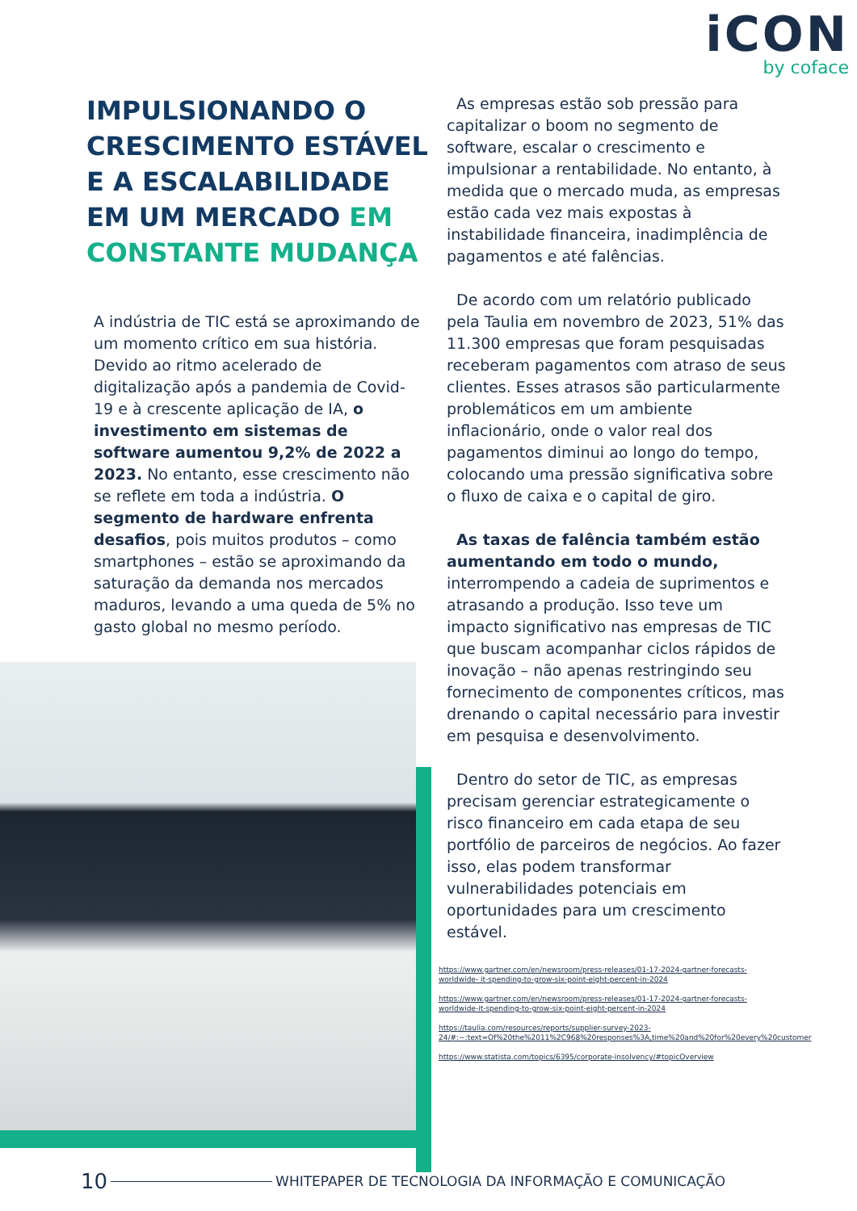iCON
by coface
IMPULSIONANDO O CRESCIMENTO ESTÁVEL E A ESCALABILIDADE EM UM MERCADO EM CONSTANTE MUDANÇA
A indústria de TIC está se aproximando de um momento crítico em sua história. Devido ao ritmo acelerado de digitalização após a pandemia de Covid-19 e à crescente aplicação de IA, o investimento em sistemas de software aumentou 9,2% de 2022 a 2023. No entanto, esse crescimento não se reflete em toda a indústria. O segmento de hardware enfrenta desafios, pois muitos produtos – como smartphones – estão se aproximando da saturação da demanda nos mercados maduros, levando a uma queda de 5% no gasto global no mesmo período.
As empresas estão sob pressão para capitalizar o boom no segmento de software, escalar o crescimento e impulsionar a rentabilidade. No entanto, à medida que o mercado muda, as empresas estão cada vez mais expostas à instabilidade financeira, inadimplência de pagamentos e até falências.
De acordo com um relatório publicado pela Taulia em novembro de 2023, 51% das 11.300 empresas que foram pesquisadas receberam pagamentos com atraso de seus clientes. Esses atrasos são particularmente problemáticos em um ambiente inflacionário, onde o valor real dos pagamentos diminui ao longo do tempo, colocando uma pressão significativa sobre o fluxo de caixa e o capital de giro.
As taxas de falência também estão aumentando em todo o mundo, interrompendo a cadeia de suprimentos e atrasando a produção. Isso teve um impacto significativo nas empresas de TIC que buscam acompanhar ciclos rápidos de inovação – não apenas restringindo seu fornecimento de componentes críticos, mas drenando o capital necessário para investir em pesquisa e desenvolvimento.
Dentro do setor de TIC, as empresas precisam gerenciar estrategicamente o risco financeiro em cada etapa de seu portfólio de parceiros de negócios. Ao fazer isso, elas podem transformar vulnerabilidades potenciais em oportunidades para um crescimento estável.
https://www.gartner.com/en/newsroom/press-releases/01-17-2024-gartner-forecasts-worldwide- it-spending-to-grow-six-point-eight-percent-in-2024
https://www.gartner.com/en/newsroom/press-releases/01-17-2024-gartner-forecasts-worldwide-it-spending-to-grow-six-point-eight-percent-in-2024
https://taulia.com/resources/reports/supplier-survey-2023-24/#:~:text=Of%20the%2011%2C968%20responses%3A,time%20and%20for%20every%20customer
https://www.statista.com/topics/6395/corporate-insolvency/#topicOverview
10 WHITEPAPER DE TECNOLOGIA DA INFORMAÇÃO E COMUNICAÇÃO